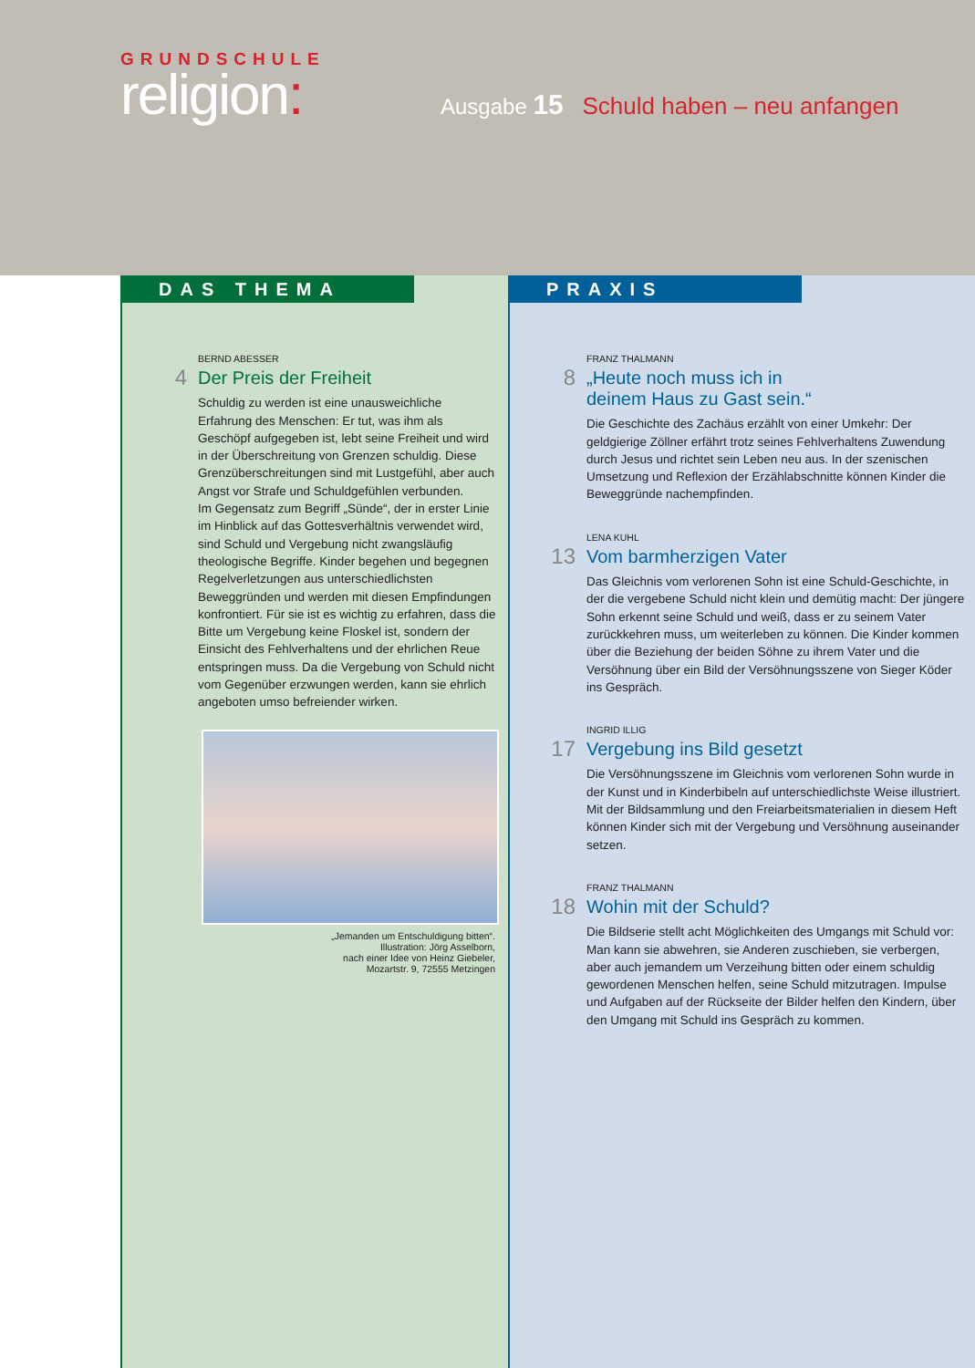GRUNDSCHULE
religion:
Ausgabe 15 Schuld haben – neu anfangen
DAS THEMA
4
BERND ABESSER
Der Preis der Freiheit
Schuldig zu werden ist eine unausweichliche Erfahrung des Menschen: Er tut, was ihm als Geschöpf aufgegeben ist, lebt seine Freiheit und wird in der Überschreitung von Grenzen schuldig. Diese Grenzüberschreitungen sind mit Lustgefühl, aber auch Angst vor Strafe und Schuldgefühlen verbunden.
Im Gegensatz zum Begriff „Sünde“, der in erster Linie im Hinblick auf das Gottesverhältnis verwendet wird, sind Schuld und Vergebung nicht zwangsläufig theologische Begriffe. Kinder begehen und begegnen Regelverletzungen aus unterschiedlichsten Beweggründen und werden mit diesen Empfindungen konfrontiert. Für sie ist es wichtig zu erfahren, dass die Bitte um Vergebung keine Floskel ist, sondern der Einsicht des Fehlverhaltens und der ehrlichen Reue entspringen muss. Da die Vergebung von Schuld nicht vom Gegenüber erzwungen werden, kann sie ehrlich angeboten umso befreiender wirken.
„Jemanden um Entschuldigung bitten“.
Illustration: Jörg Asselborn,
nach einer Idee von Heinz Giebeler,
Mozartstr. 9, 72555 Metzingen
PRAXIS
8
FRANZ THALMANN
„Heute noch muss ich in
deinem Haus zu Gast sein.“
Die Geschichte des Zachäus erzählt von einer Umkehr: Der geldgierige Zöllner erfährt trotz seines Fehlverhaltens Zuwendung durch Jesus und richtet sein Leben neu aus. In der szenischen Umsetzung und Reflexion der Erzählabschnitte können Kinder die Beweggründe nachempfinden.
13
LENA KUHL
Vom barmherzigen Vater
Das Gleichnis vom verlorenen Sohn ist eine Schuld-Geschichte, in der die vergebene Schuld nicht klein und demütig macht: Der jüngere Sohn erkennt seine Schuld und weiß, dass er zu seinem Vater zurückkehren muss, um weiterleben zu können. Die Kinder kommen über die Beziehung der beiden Söhne zu ihrem Vater und die Versöhnung über ein Bild der Versöhnungsszene von Sieger Köder ins Gespräch.
17
INGRID ILLIG
Vergebung ins Bild gesetzt
Die Versöhnungsszene im Gleichnis vom verlorenen Sohn wurde in der Kunst und in Kinderbibeln auf unterschiedlichste Weise illustriert. Mit der Bildsammlung und den Freiarbeitsmaterialien in diesem Heft können Kinder sich mit der Vergebung und Versöhnung auseinander setzen.
18
FRANZ THALMANN
Wohin mit der Schuld?
Die Bildserie stellt acht Möglichkeiten des Umgangs mit Schuld vor: Man kann sie abwehren, sie Anderen zuschieben, sie verbergen, aber auch jemandem um Verzeihung bitten oder einem schuldig gewordenen Menschen helfen, seine Schuld mitzutragen. Impulse und Aufgaben auf der Rückseite der Bilder helfen den Kindern, über den Umgang mit Schuld ins Gespräch zu kommen.